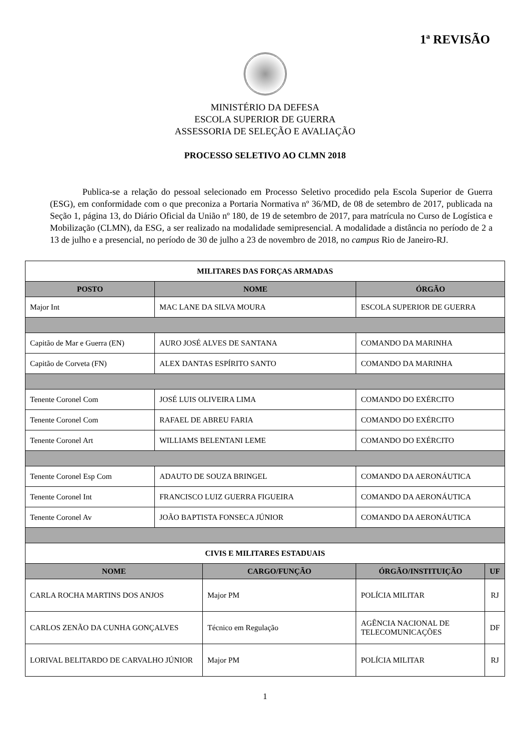1ª REVISÃO
MINISTÉRIO DA DEFESA
ESCOLA SUPERIOR DE GUERRA
ASSESSORIA DE SELEÇÃO E AVALIAÇÃO
PROCESSO SELETIVO AO CLMN 2018
Publica-se a relação do pessoal selecionado em Processo Seletivo procedido pela Escola Superior de Guerra (ESG), em conformidade com o que preconiza a Portaria Normativa nº 36/MD, de 08 de setembro de 2017, publicada na Seção 1, página 13, do Diário Oficial da União nº 180, de 19 de setembro de 2017, para matrícula no Curso de Logística e Mobilização (CLMN), da ESG, a ser realizado na modalidade semipresencial. A modalidade a distância no período de 2 a 13 de julho e a presencial, no período de 30 de julho a 23 de novembro de 2018, no campus Rio de Janeiro-RJ.
| MILITARES DAS FORÇAS ARMADAS | | |
| POSTO | NOME | ÓRGÃO |
| Major Int | MAC LANE DA SILVA MOURA | ESCOLA SUPERIOR DE GUERRA |
| Capitão de Mar e Guerra (EN) | AURO JOSÉ ALVES DE SANTANA | COMANDO DA MARINHA |
| Capitão de Corveta (FN) | ALEX DANTAS ESPÍRITO SANTO | COMANDO DA MARINHA |
| Tenente Coronel Com | JOSÉ LUIS OLIVEIRA LIMA | COMANDO DO EXÉRCITO |
| Tenente Coronel Com | RAFAEL DE ABREU FARIA | COMANDO DO EXÉRCITO |
| Tenente Coronel Art | WILLIAMS BELENTANI LEME | COMANDO DO EXÉRCITO |
| Tenente Coronel Esp Com | ADAUTO DE SOUZA BRINGEL | COMANDO DA AERONÁUTICA |
| Tenente Coronel Int | FRANCISCO LUIZ GUERRA FIGUEIRA | COMANDO DA AERONÁUTICA |
| Tenente Coronel Av | JOÃO BAPTISTA FONSECA JÚNIOR | COMANDO DA AERONÁUTICA |
| CIVIS E MILITARES ESTADUAIS | | | |
| NOME | CARGO/FUNÇÃO | ÓRGÃO/INSTITUIÇÃO | UF |
| CARLA ROCHA MARTINS DOS ANJOS | Major PM | POLÍCIA MILITAR | RJ |
| CARLOS ZENÃO DA CUNHA GONÇALVES | Técnico em Regulação | AGÊNCIA NACIONAL DE TELECOMUNICAÇÕES | DF |
| LORIVAL BELITARDO DE CARVALHO JÚNIOR | Major PM | POLÍCIA MILITAR | RJ |
1